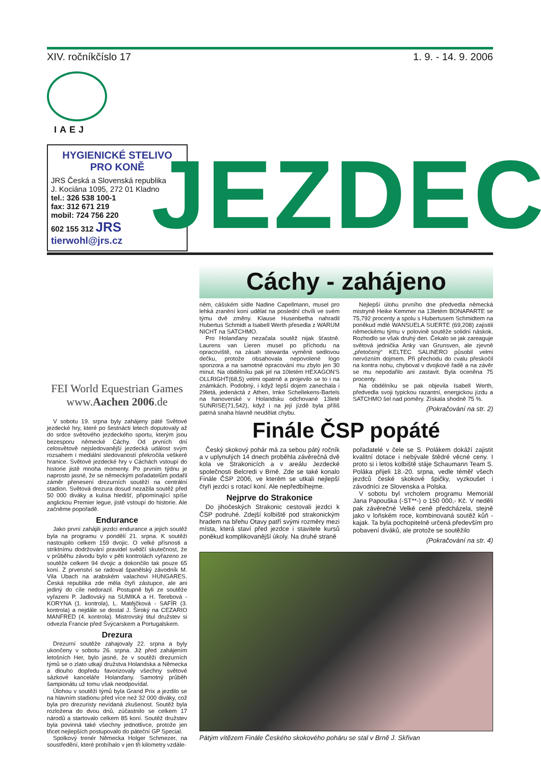XIV. ročník číslo 17 1. 9. - 14. 9. 2006
IAEJ
HYGIENICKÉ STELIVO PRO KONĚ
JRS Česká a Slovenská republika
J. Kociána 1095, 272 01 Kladno
tel.: 326 538 100-1
fax: 312 671 219
mobil: 724 756 220
602 155 312 JRS
tierwohl@jrs.cz
JEZDEC
FEI World Equestrian Games
www.Aachen 2006.de
V sobotu 19. srpna byly zahájeny páté Světové jezdecké hry, které po šestnácti letech doputovaly až do srdce světového jezdeckého sportu, kterým jsou bezesporu německé Cáchy. Od prvních dní celosvětově nejsledovanější jezdecká událost svým rozsahem i mediální sledovaností překročila veškeré hranice. Světové jezdecké hry v Cáchách vstoupí do historie jistě mnoha momenty. Po prvním týdnu je naprosto jasné, že se německým pořadatelům podařil záměr přenesení drezurních soutěží na centrální stadion. Světová drezura dosud nezažila soutěž před 50 000 diváky a kulisa hledišť, připomínající spíše anglickou Premier legue, jistě vstoupí do historie. Ale začněme popořadě.
Endurance
Jako první zahájili jezdci endurance a jejich soutěž byla na programu v pondělí 21. srpna. K soutěži nastoupilo celkem 159 dvojic. O velké přísnosti a striktnímu dodržování pravidel svědčí skutečnost, že v průběhu závodu bylo v pěti kontrolách vyřazeno ze soutěže celkem 94 dvojic a dokončilo tak pouze 65 koní. Z prvenství se radoval španělský závodník M. Vila Ubach na arabském valachovi HUNGARES. Česká republika zde měla čtyři zástupce, ale ani jediný do cíle nedorazil. Postupně byli ze soutěže vyřazeni P. Jadlovský na SUMIKA a H. Terebová - KORYNA (1. kontrola), L. Matějčková - SAFÍR (3. kontrola) a nejdále se dostal J. Široký na CEZARIO MANFRED (4. kontrola). Mistrovský titul družstev si odvezla Francie před Švýcarskem a Portugalskem.
Drezura
Drezurní soutěže zahajovaly 22. srpna a byly ukončeny v sobotu 26. srpna. Již před zahájením letošních Her, bylo jasné, že v soutěži drezurních týmů se o zlato utkají družstva Holandska a Německa a dlouho dopředu favorizovaly všechny světové sázkové kanceláře Holanďany. Samotný průběh šampionátu už tomu však neodpovídal.
Úlohou v soutěži týmů byla Grand Prix a jezdilo se na hlavním stadionu před více než 32 000 diváky, což byla pro drezuristy nevídaná zkušenost. Soutěž byla rozložena do dvou dnů, zúčastnilo se celkem 17 národů a startovalo celkem 85 koní. Soutěž družstev byla povinná také všechny jednotlivce, protože jen třicet nejlepších postupovalo do páteční GP Special.
Spolkový trenér Německa Holger Schmezer, na soustředění, které probíhalo v jen tři kilometry vzdále-
Cáchy - zahájeno
ném, cášském sídle Nadine Capellmann, musel pro lehká zranění koní udělat na poslední chvíli ve svém týmu dvě změny. Klause Husenbetha nahradil Hubertus Schmidt a Isabell Werth přesedla z WARUM NICHT na SATCHMO.
Pro Holanďany nezačala soutěž nijak šťastně. Laurens van Lieren musel po příchodu na opracoviště, na zásah stewarda vyměnit sedlovou dečku, protože obsahovala nepovolené logo sponzora a na samotné opracování mu zbylo jen 30 minut. Na obdélníku pak jel na 10letém HEXAGON'S OLLRIGHT(68,5) velmi opatrně a projevilo se to i na známkách. Podobný, i když lepší dojem zanechala i 29letá, jedenáctá z Athen, Imke Schellekens-Bartels na hanoverské v Holandsku odchované 13leté SUNRISE(71,542), když i na její jízdě byla příliš patrná snaha hlavně neudělat chybu.
Nejlepší úlohu prvního dne předvedla německá mistryně Heike Kemmer na 13letém BONAPARTE se 75,792 procenty a spolu s Hubertusem Schmidtem na poněkud mdlé WANSUELA SUERTE (69,208) zajistili německému týmu v polovině soutěže solidní náskok. Rozhodlo se však druhý den. Čekalo se jak zareaguje světová jednička Anky van Grunsven, ale zjevně „přetočený“ KELTEC SALINERO působil velmi nervózním dojmem. Při přechodu do cvalu přeskočil na kontra nohu, chyboval v dvojkové řadě a na závěr se mu nepodařilo ani zastavit. Byla oceněna 75 procenty.
Na obdélníku se pak objevila Isabell Werth, předvedla svoji typickou razantní, energickou jízdu a SATCHMO šel nad poměry. Získala shodně 75 %.
(Pokračování na str. 2)
Finále ČSP popáté
Český skokový pohár má za sebou pátý ročník a v uplynulých 14 dnech proběhla závěrečná dvě kola ve Strakonicích a v areálu Jezdecké společnosti Belcredi v Brně. Zde se také konalo Finále ČSP 2006, ve kterém se utkali nejlepší čtyři jezdci s rotací koní. Ale nepředbíhejme.
Nejprve do Strakonice
Do jihočeských Strakonic cestovali jezdci k ČSP podruhé. Zdejší kolbiště pod strakonickým hradem na břehu Otavy patří svými rozměry mezi místa, která staví před jezdce i stavitele kursů poněkud komplikovanější úkoly. Na druhé straně
pořadatelé v čele se S. Polákem dokáží zajistit kvalitní dotace i nebývale štědré věcné ceny. I proto si i letos kolbiště stáje Schaumann Team S. Poláka přijeli 18.-20. srpna, vedle téměř všech jezdců české skokové špičky, vyzkoušet i závodníci ze Slovenska a Polska.
V sobotu byl vrcholem programu Memoriál Jana Papouška (-ST**-) o 150 000,- Kč. V neděli pak závěrečné Velké ceně předcházela, stejně jako v loňském roce, kombinovaná soutěž kůň - kajak. Ta byla pochopitelně určená především pro pobavení diváků, ale protože se soutěžilo
(Pokračování na str. 4)
Pátým vítězem Finále Českého skokového poháru se stal v Brně J. Skřivan